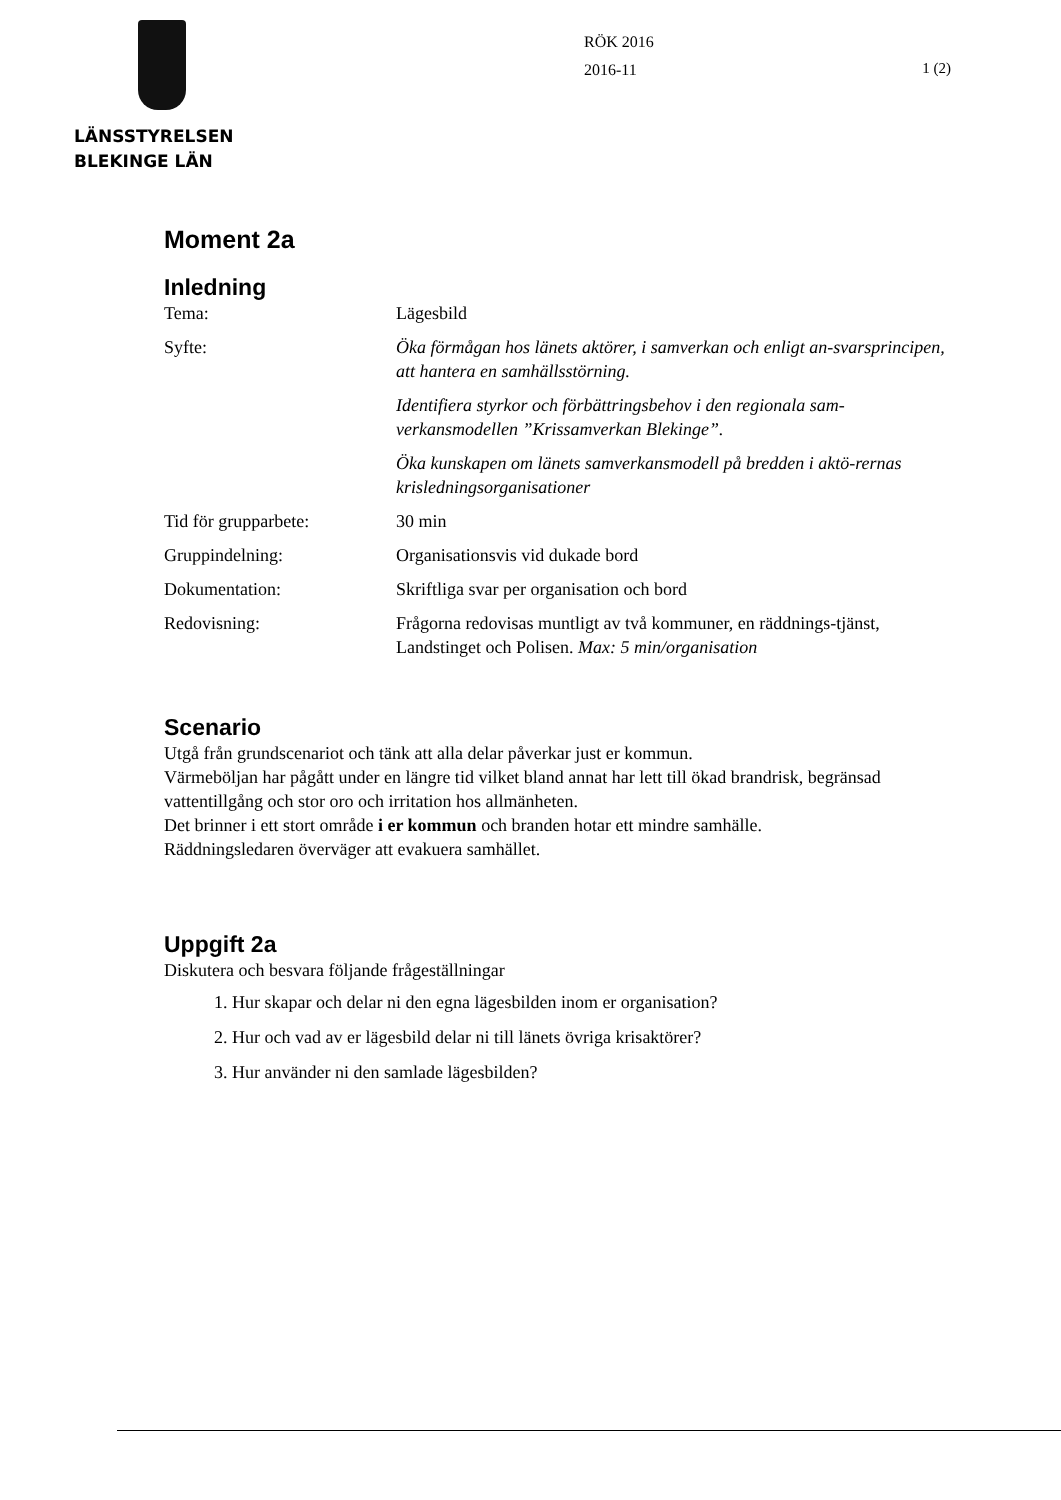LÄNSSTYRELSEN
BLEKINGE LÄN
RÖK 2016
2016-11
1 (2)
Moment 2a
Inledning
| Tema: | Lägesbild |
| Syfte: | Öka förmågan hos länets aktörer, i samverkan och enligt an-svarsprincipen, att hantera en samhällsstörning. |
| | Identifiera styrkor och förbättringsbehov i den regionala sam-verkansmodellen ”Krissamverkan Blekinge”. |
| | Öka kunskapen om länets samverkansmodell på bredden i aktö-rernas krisledningsorganisationer |
| Tid för grupparbete: | 30 min |
| Gruppindelning: | Organisationsvis vid dukade bord |
| Dokumentation: | Skriftliga svar per organisation och bord |
| Redovisning: | Frågorna redovisas muntligt av två kommuner, en räddnings-tjänst, Landstinget och Polisen. Max: 5 min/organisation |
Scenario
Utgå från grundscenariot och tänk att alla delar påverkar just er kommun.
Värmeböljan har pågått under en längre tid vilket bland annat har lett till ökad brandrisk, begränsad vattentillgång och stor oro och irritation hos allmänheten.
Det brinner i ett stort område i er kommun och branden hotar ett mindre samhälle.
Räddningsledaren överväger att evakuera samhället.
Uppgift 2a
Diskutera och besvara följande frågeställningar
1. Hur skapar och delar ni den egna lägesbilden inom er organisation?
2. Hur och vad av er lägesbild delar ni till länets övriga krisaktörer?
3. Hur använder ni den samlade lägesbilden?